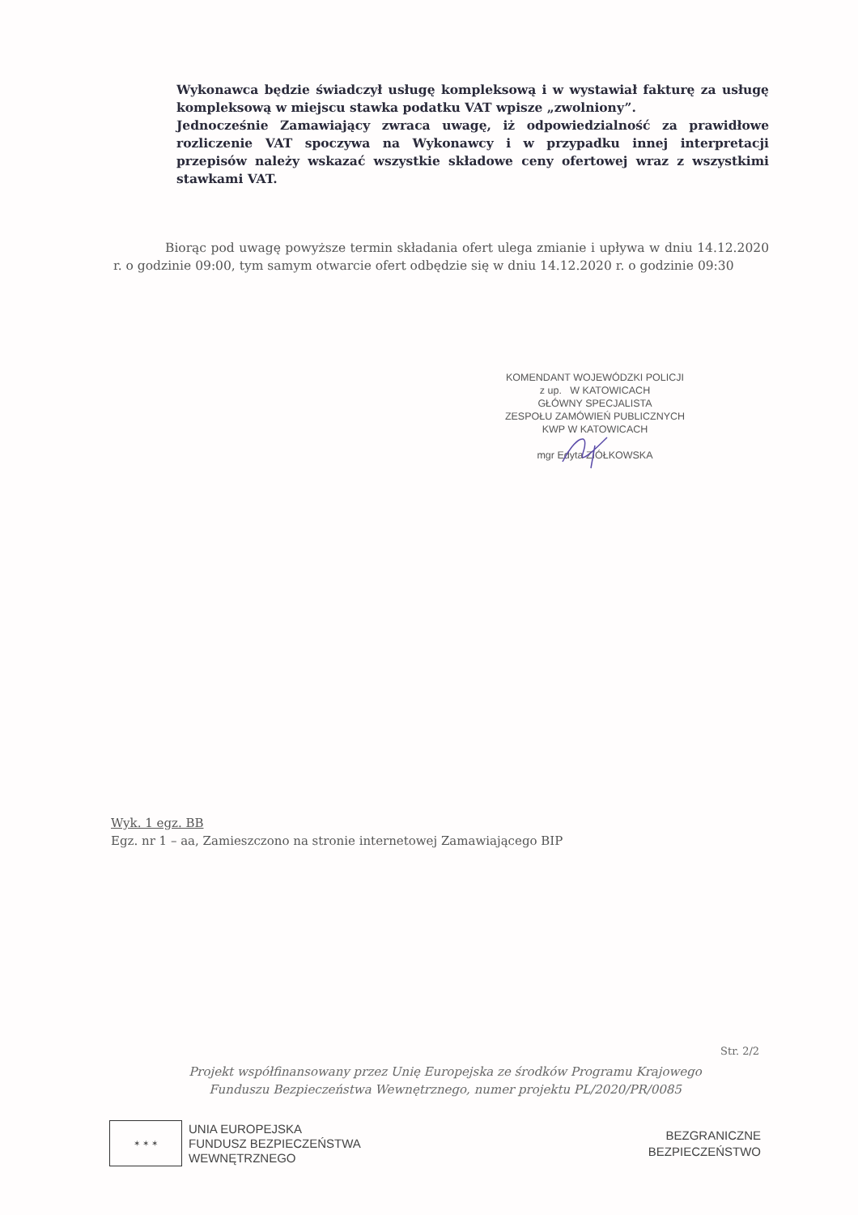Wykonawca będzie świadczył usługę kompleksową i w wystawiał fakturę za usługę kompleksową w miejscu stawka podatku VAT wpisze „zwolniony”.
Jednocześnie Zamawiający zwraca uwagę, iż odpowiedzialność za prawidłowe rozliczenie VAT spoczywa na Wykonawcy i w przypadku innej interpretacji przepisów należy wskazać wszystkie składowe ceny ofertowej wraz z wszystkimi stawkami VAT.
Biorąc pod uwagę powyższe termin składania ofert ulega zmianie i upływa w dniu 14.12.2020 r. o godzinie 09:00, tym samym otwarcie ofert odbędzie się w dniu 14.12.2020 r. o godzinie 09:30
KOMENDANT WOJEWÓDZKI POLICJI
z up. W KATOWICACH
GŁÓWNY SPECJALISTA
ZESPOŁU ZAMÓWIEŃ PUBLICZNYCH
KWP W KATOWICACH
mgr Edyta ZIÓŁKOWSKA
Wyk. 1 egz. BB
Egz. nr 1 – aa, Zamieszczono na stronie internetowej Zamawiającego BIP
Str. 2/2
Projekt współfinansowany przez Unię Europejska ze środków Programu Krajowego
Funduszu Bezpieczeństwa Wewnętrznego, numer projektu PL/2020/PR/0085
✶ ✶ ✶
UNIA EUROPEJSKA
FUNDUSZ BEZPIECZEŃSTWA
WEWNĘTRZNEGO
BEZGRANICZNE
BEZPIECZEŃSTWO